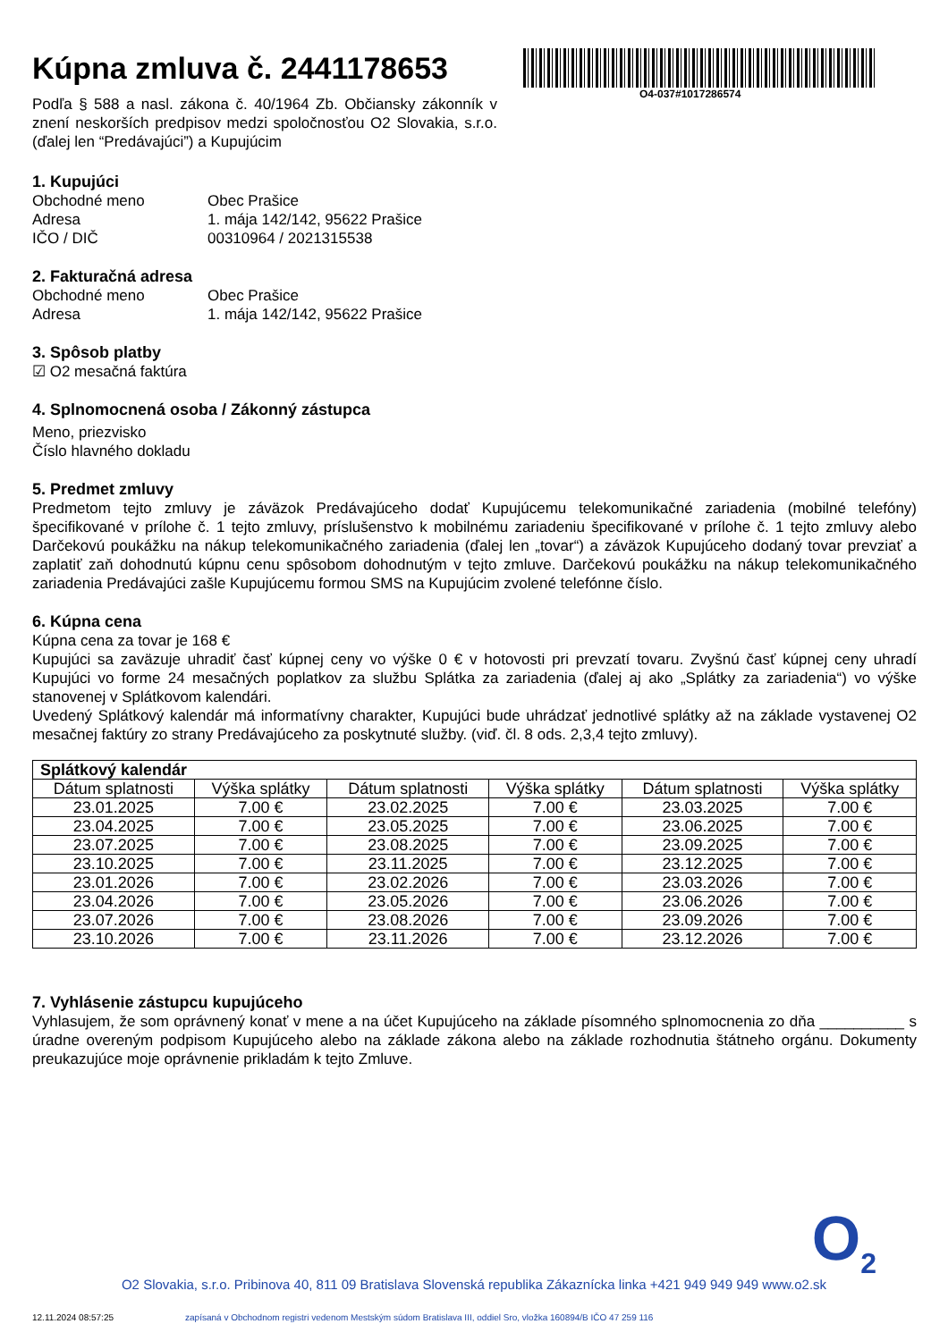O4-037#1017286574
Kúpna zmluva č. 2441178653
Podľa § 588 a nasl. zákona č. 40/1964 Zb. Občiansky zákonník v znení neskorších predpisov medzi spoločnosťou O2 Slovakia, s.r.o. (ďalej len “Predávajúci”) a Kupujúcim
1. Kupujúci
Obchodné meno Obec Prašice Adresa 1. mája 142/142, 95622 Prašice IČO / DIČ 00310964 / 2021315538
2. Fakturačná adresa
Obchodné meno Obec Prašice Adresa 1. mája 142/142, 95622 Prašice
3. Spôsob platby
☑ O2 mesačná faktúra
4. Splnomocnená osoba / Zákonný zástupca
Meno, priezvisko
Číslo hlavného dokladu
5. Predmet zmluvy
Predmetom tejto zmluvy je záväzok Predávajúceho dodať Kupujúcemu telekomunikačné zariadenia (mobilné telefóny) špecifikované v prílohe č. 1 tejto zmluvy, príslušenstvo k mobilnému zariadeniu špecifikované v prílohe č. 1 tejto zmluvy alebo Darčekovú poukážku na nákup telekomunikačného zariadenia (ďalej len „tovar“) a záväzok Kupujúceho dodaný tovar prevziať a zaplatiť zaň dohodnutú kúpnu cenu spôsobom dohodnutým v tejto zmluve. Darčekovú poukážku na nákup telekomunikačného zariadenia Predávajúci zašle Kupujúcemu formou SMS na Kupujúcim zvolené telefónne číslo.
6. Kúpna cena
Kúpna cena za tovar je 168 €
Kupujúci sa zaväzuje uhradiť časť kúpnej ceny vo výške 0 € v hotovosti pri prevzatí tovaru. Zvyšnú časť kúpnej ceny uhradí Kupujúci vo forme 24 mesačných poplatkov za službu Splátka za zariadenia (ďalej aj ako „Splátky za zariadenia“) vo výške stanovenej v Splátkovom kalendári.
Uvedený Splátkový kalendár má informatívny charakter, Kupujúci bude uhrádzať jednotlivé splátky až na základe vystavenej O2 mesačnej faktúry zo strany Predávajúceho za poskytnuté služby. (viď. čl. 8 ods. 2,3,4 tejto zmluvy).
| Splátkový kalendár | | | | | |
| --- | --- | --- | --- | --- | --- |
| Dátum splatnosti | Výška splátky | Dátum splatnosti | Výška splátky | Dátum splatnosti | Výška splátky |
| 23.01.2025 | 7.00 € | 23.02.2025 | 7.00 € | 23.03.2025 | 7.00 € |
| 23.04.2025 | 7.00 € | 23.05.2025 | 7.00 € | 23.06.2025 | 7.00 € |
| 23.07.2025 | 7.00 € | 23.08.2025 | 7.00 € | 23.09.2025 | 7.00 € |
| 23.10.2025 | 7.00 € | 23.11.2025 | 7.00 € | 23.12.2025 | 7.00 € |
| 23.01.2026 | 7.00 € | 23.02.2026 | 7.00 € | 23.03.2026 | 7.00 € |
| 23.04.2026 | 7.00 € | 23.05.2026 | 7.00 € | 23.06.2026 | 7.00 € |
| 23.07.2026 | 7.00 € | 23.08.2026 | 7.00 € | 23.09.2026 | 7.00 € |
| 23.10.2026 | 7.00 € | 23.11.2026 | 7.00 € | 23.12.2026 | 7.00 € |
7. Vyhlásenie zástupcu kupujúceho
Vyhlasujem, že som oprávnený konať v mene a na účet Kupujúceho na základe písomného splnomocnenia zo dňa __________ s úradne overeným podpisom Kupujúceho alebo na základe zákona alebo na základe rozhodnutia štátneho orgánu. Dokumenty preukazujúce moje oprávnenie prikladám k tejto Zmluve.
O<sub>2</sub>
O2 Slovakia, s.r.o. Pribinova 40, 811 09 Bratislava Slovenská republika Zákaznícka linka +421 949 949 949 www.o2.sk
12.11.2024 08:57:25 zapísaná v Obchodnom registri vedenom Mestským súdom Bratislava III, oddiel Sro, vložka 160894/B IČO 47 259 116